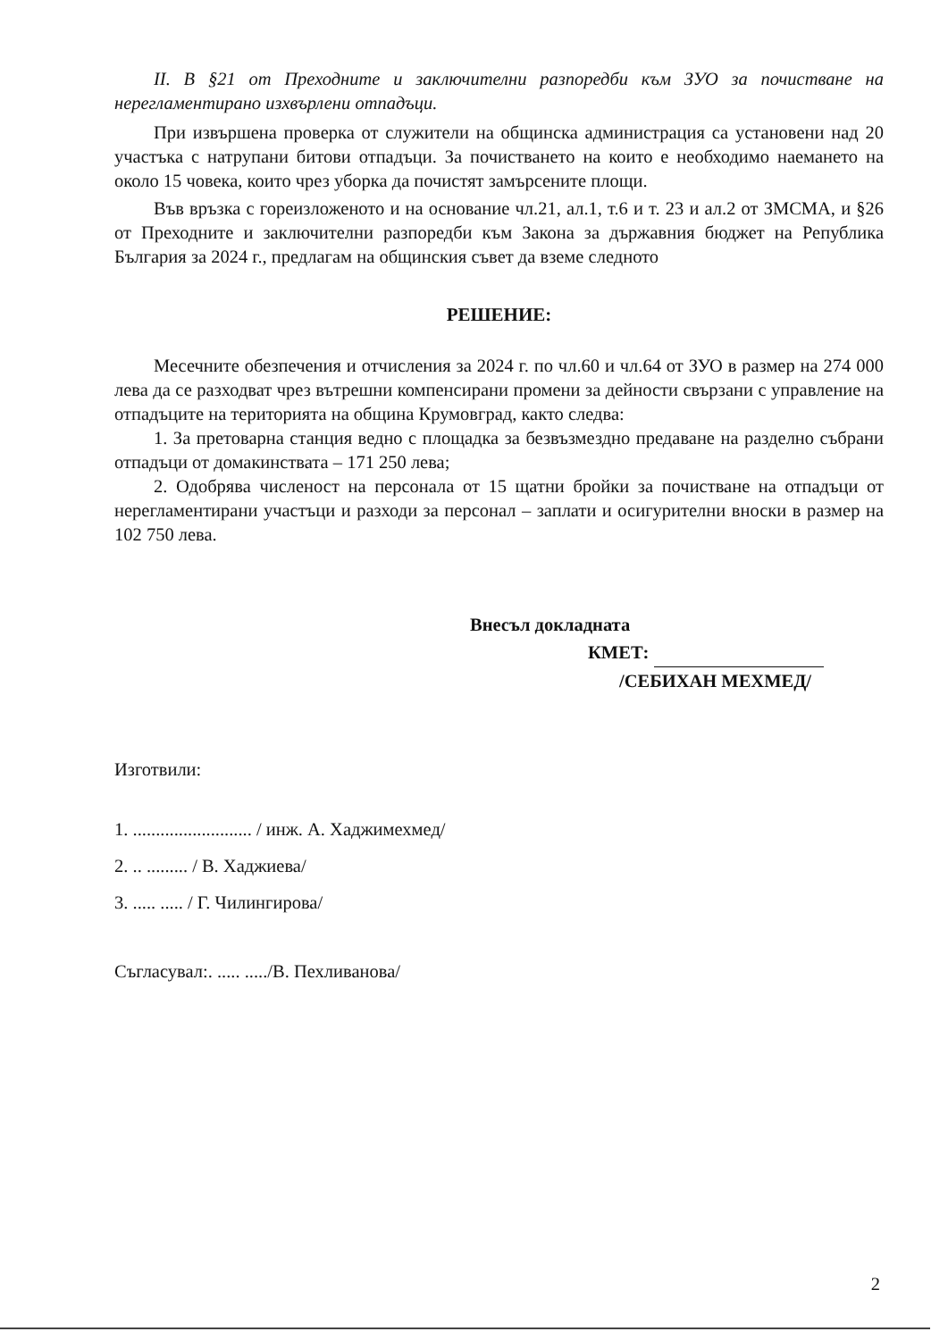II. В §21 от Преходните и заключителни разпоредби към ЗУО за почистване на нерегламентирано изхвърлени отпадъци.
При извършена проверка от служители на общинска администрация са установени над 20 участъка с натрупани битови отпадъци. За почистването на които е необходимо наемането на около 15 човека, които чрез уборка да почистят замърсените площи.
Във връзка с гореизложеното и на основание чл.21, ал.1, т.6 и т. 23 и ал.2 от ЗМСМА, и §26 от Преходните и заключителни разпоредби към Закона за държавния бюджет на Република България за 2024 г., предлагам на общинския съвет да вземе следното
РЕШЕНИЕ:
Месечните обезпечения и отчисления за 2024 г. по чл.60 и чл.64 от ЗУО в размер на 274 000 лева да се разходват чрез вътрешни компенсирани промени за дейности свързани с управление на отпадъците на територията на община Крумовград, както следва:
1. За претоварна станция ведно с площадка за безвъзмездно предаване на разделно събрани отпадъци от домакинствата – 171 250 лева;
2. Одобрява численост на персонала от 15 щатни бройки за почистване на отпадъци от нерегламентирани участъци и разходи за персонал – заплати и осигурителни вноски в размер на 102 750 лева.
Внесъл докладната
КМЕТ:
/СЕБИХАН МЕХМЕД/
Изготвили:
1. .......................... / инж. А. Хаджимехмед/
2. .. ......... / В. Хаджиева/
3. ..... ..... / Г. Чилингирова/
Съгласувал:. ..... ...../В. Пехливанова/
2